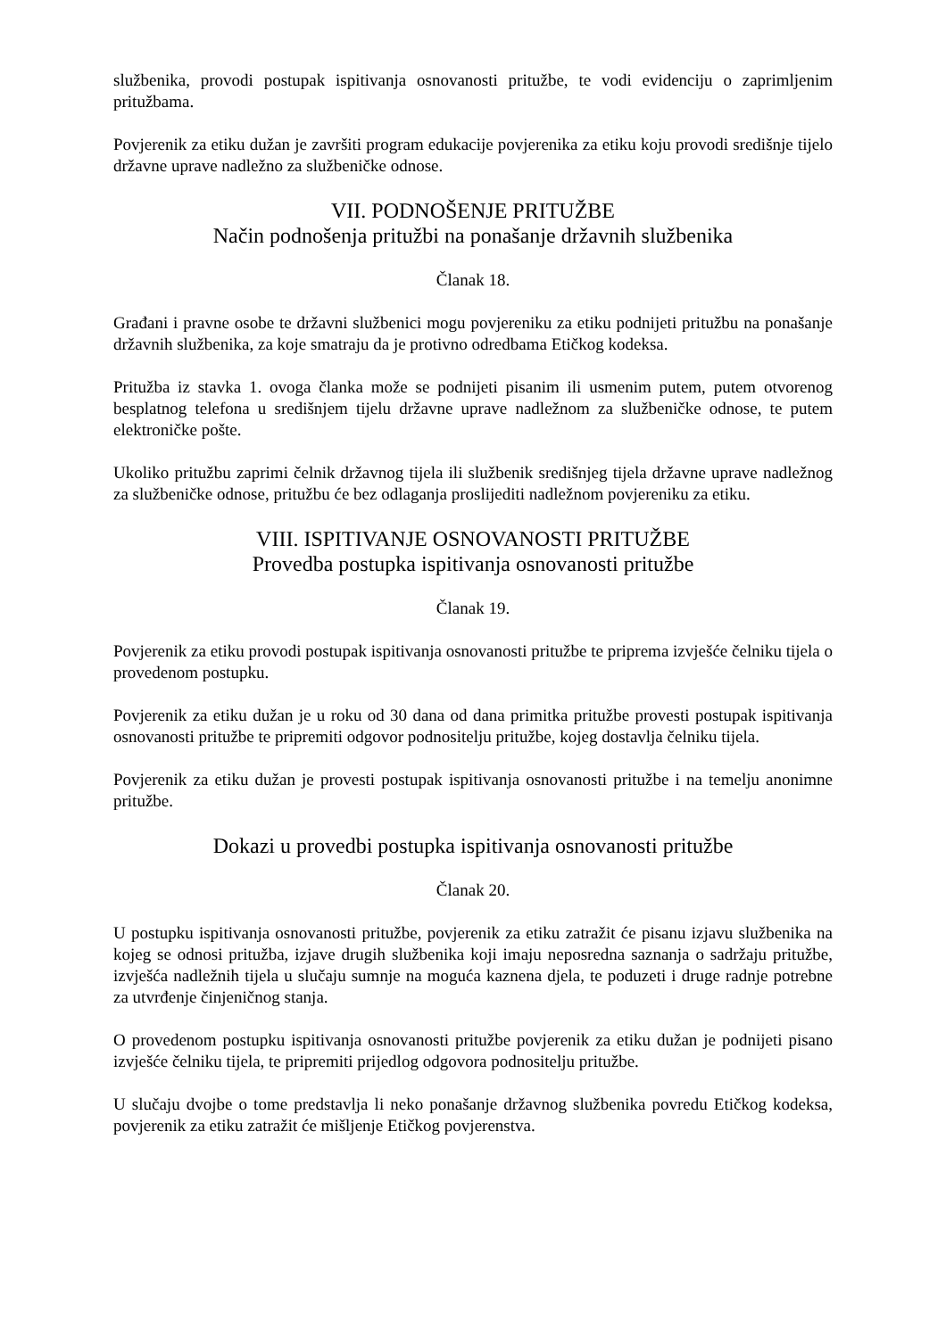službenika, provodi postupak ispitivanja osnovanosti pritužbe, te vodi evidenciju o zaprimljenim pritužbama.
Povjerenik za etiku dužan je završiti program edukacije povjerenika za etiku koju provodi središnje tijelo državne uprave nadležno za službeničke odnose.
VII. PODNOŠENJE PRITUŽBE
Način podnošenja pritužbi na ponašanje državnih službenika
Članak 18.
Građani i pravne osobe te državni službenici mogu povjereniku za etiku podnijeti pritužbu na ponašanje državnih službenika, za koje smatraju da je protivno odredbama Etičkog kodeksa.
Pritužba iz stavka 1. ovoga članka može se podnijeti pisanim ili usmenim putem, putem otvorenog besplatnog telefona u središnjem tijelu državne uprave nadležnom za službeničke odnose, te putem elektroničke pošte.
Ukoliko pritužbu zaprimi čelnik državnog tijela ili službenik središnjeg tijela državne uprave nadležnog za službeničke odnose, pritužbu će bez odlaganja proslijediti nadležnom povjereniku za etiku.
VIII. ISPITIVANJE OSNOVANOSTI PRITUŽBE
Provedba postupka ispitivanja osnovanosti pritužbe
Članak 19.
Povjerenik za etiku provodi postupak ispitivanja osnovanosti pritužbe te priprema izvješće čelniku tijela o provedenom postupku.
Povjerenik za etiku dužan je u roku od 30 dana od dana primitka pritužbe provesti postupak ispitivanja osnovanosti pritužbe te pripremiti odgovor podnositelju pritužbe, kojeg dostavlja čelniku tijela.
Povjerenik za etiku dužan je provesti postupak ispitivanja osnovanosti pritužbe i na temelju anonimne pritužbe.
Dokazi u provedbi postupka ispitivanja osnovanosti pritužbe
Članak 20.
U postupku ispitivanja osnovanosti pritužbe, povjerenik za etiku zatražit će pisanu izjavu službenika na kojeg se odnosi pritužba, izjave drugih službenika koji imaju neposredna saznanja o sadržaju pritužbe, izvješća nadležnih tijela u slučaju sumnje na moguća kaznena djela, te poduzeti i druge radnje potrebne za utvrđenje činjeničnog stanja.
O provedenom postupku ispitivanja osnovanosti pritužbe povjerenik za etiku dužan je podnijeti pisano izvješće čelniku tijela, te pripremiti prijedlog odgovora podnositelju pritužbe.
U slučaju dvojbe o tome predstavlja li neko ponašanje državnog službenika povredu Etičkog kodeksa, povjerenik za etiku zatražit će mišljenje Etičkog povjerenstva.